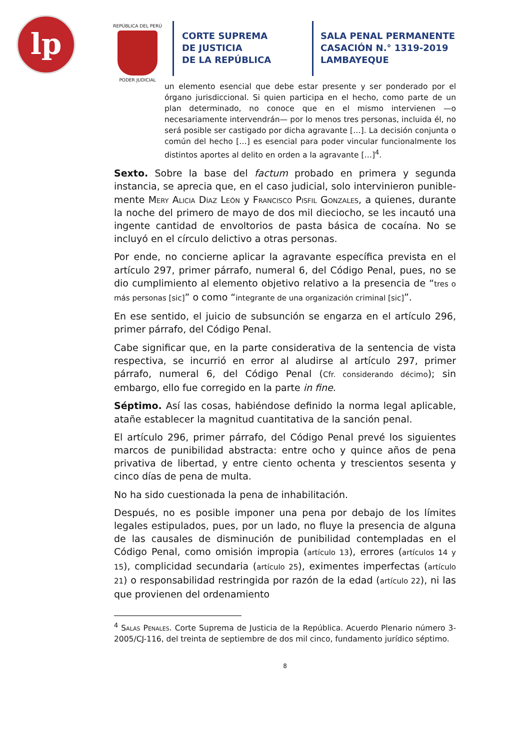lp
REPÚBLICA DEL PERÚ
PODER JUDICIAL
CORTE SUPREMA
DE JUSTICIA
DE LA REPÚBLICA
SALA PENAL PERMANENTE
CASACIÓN N.° 1319-2019
LAMBAYEQUE
un elemento esencial que debe estar presente y ser ponderado por el órgano jurisdiccional. Si quien participa en el hecho, como parte de un plan determinado, no conoce que en el mismo intervienen —o necesariamente intervendrán— por lo menos tres personas, incluida él, no será posible ser castigado por dicha agravante […]. La decisión conjunta o común del hecho […] es esencial para poder vincular funcionalmente los distintos aportes al delito en orden a la agravante […]<sup>4</sup>.
Sexto. Sobre la base del factum probado en primera y segunda instancia, se aprecia que, en el caso judicial, solo intervinieron punible­mente Mery Alicia Díaz León y Francisco Pisfil Gonzales, a quienes, durante la noche del primero de mayo de dos mil dieciocho, se les incautó una ingente cantidad de envoltorios de pasta básica de cocaína. No se incluyó en el círculo delictivo a otras personas.
Por ende, no concierne aplicar la agravante específica prevista en el artículo 297, primer párrafo, numeral 6, del Código Penal, pues, no se dio cumplimiento al elemento objetivo relativo a la presencia de “tres o más personas [sic]” o como “integrante de una organización criminal [sic]”.
En ese sentido, el juicio de subsunción se engarza en el artículo 296, primer párrafo, del Código Penal.
Cabe significar que, en la parte considerativa de la sentencia de vista respectiva, se incurrió en error al aludirse al artículo 297, primer párrafo, numeral 6, del Código Penal (Cfr. considerando décimo); sin embargo, ello fue corregido en la parte in fine.
Séptimo. Así las cosas, habiéndose definido la norma legal aplicable, atañe establecer la magnitud cuantitativa de la sanción penal.
El artículo 296, primer párrafo, del Código Penal prevé los siguientes marcos de punibilidad abstracta: entre ocho y quince años de pena privativa de libertad, y entre ciento ochenta y trescientos sesenta y cinco días de pena de multa.
No ha sido cuestionada la pena de inhabilitación.
Después, no es posible imponer una pena por debajo de los límites legales estipulados, pues, por un lado, no fluye la presencia de alguna de las causales de disminución de punibilidad contempladas en el Código Penal, como omisión impropia (artículo 13), errores (artículos 14 y 15), complicidad secundaria (artículo 25), eximentes imperfectas (artículo 21) o responsabilidad restringida por razón de la edad (artículo 22), ni las que provienen del ordenamiento
<sup>4</sup> Salas Penales. Corte Suprema de Justicia de la República. Acuerdo Plenario número 3-2005/CJ-116, del treinta de septiembre de dos mil cinco, fundamento jurídico séptimo.
8